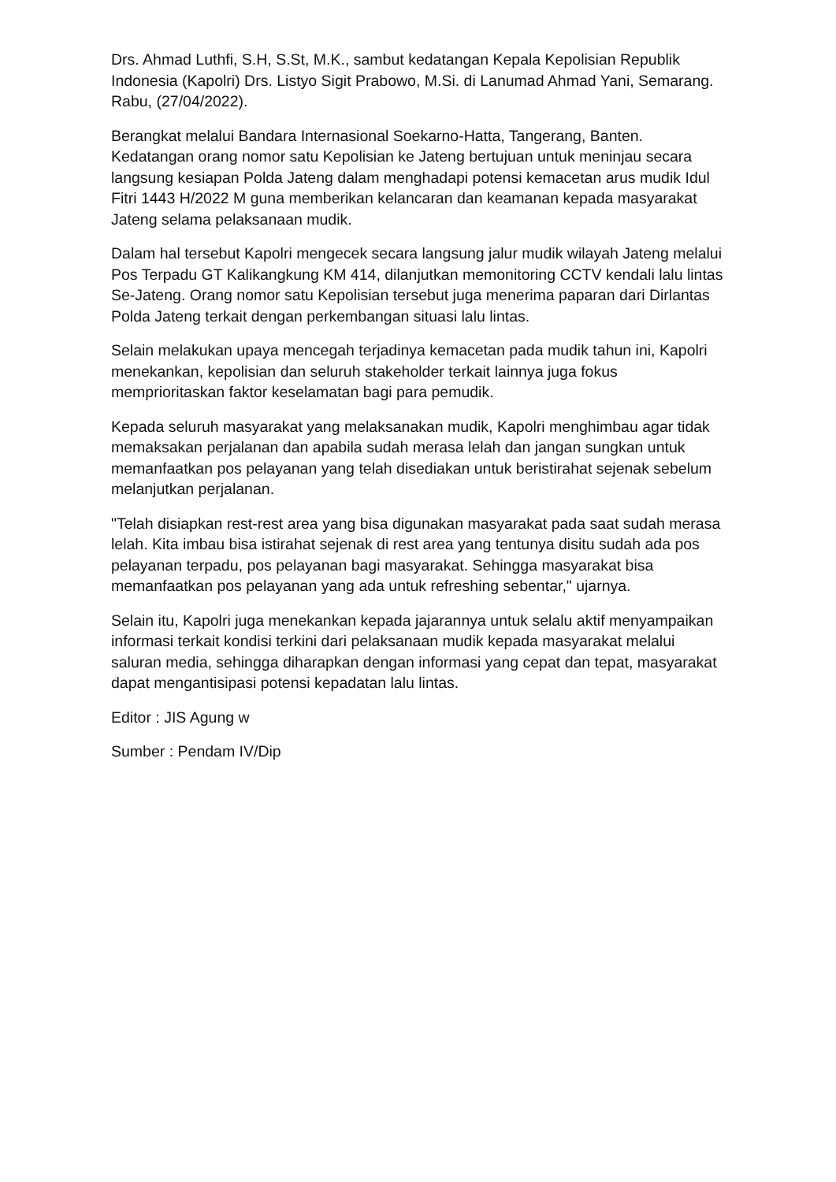Drs. Ahmad Luthfi, S.H, S.St, M.K., sambut kedatangan Kepala Kepolisian Republik Indonesia (Kapolri) Drs. Listyo Sigit Prabowo, M.Si. di Lanumad Ahmad Yani, Semarang. Rabu, (27/04/2022).
Berangkat melalui Bandara Internasional Soekarno-Hatta, Tangerang, Banten. Kedatangan orang nomor satu Kepolisian ke Jateng bertujuan untuk meninjau secara langsung kesiapan Polda Jateng dalam menghadapi potensi kemacetan arus mudik Idul Fitri 1443 H/2022 M guna memberikan kelancaran dan keamanan kepada masyarakat Jateng selama pelaksanaan mudik.
Dalam hal tersebut Kapolri mengecek secara langsung jalur mudik wilayah Jateng melalui Pos Terpadu GT Kalikangkung KM 414, dilanjutkan memonitoring CCTV kendali lalu lintas Se-Jateng. Orang nomor satu Kepolisian tersebut juga menerima paparan dari Dirlantas Polda Jateng terkait dengan perkembangan situasi lalu lintas.
Selain melakukan upaya mencegah terjadinya kemacetan pada mudik tahun ini, Kapolri menekankan, kepolisian dan seluruh stakeholder terkait lainnya juga fokus memprioritaskan faktor keselamatan bagi para pemudik.
Kepada seluruh masyarakat yang melaksanakan mudik, Kapolri menghimbau agar tidak memaksakan perjalanan dan apabila sudah merasa lelah dan jangan sungkan untuk memanfaatkan pos pelayanan yang telah disediakan untuk beristirahat sejenak sebelum melanjutkan perjalanan.
"Telah disiapkan rest-rest area yang bisa digunakan masyarakat pada saat sudah merasa lelah. Kita imbau bisa istirahat sejenak di rest area yang tentunya disitu sudah ada pos pelayanan terpadu, pos pelayanan bagi masyarakat. Sehingga masyarakat bisa memanfaatkan pos pelayanan yang ada untuk refreshing sebentar," ujarnya.
Selain itu, Kapolri juga menekankan kepada jajarannya untuk selalu aktif menyampaikan informasi terkait kondisi terkini dari pelaksanaan mudik kepada masyarakat melalui saluran media, sehingga diharapkan dengan informasi yang cepat dan tepat, masyarakat dapat mengantisipasi potensi kepadatan lalu lintas.
Editor : JIS Agung w
Sumber : Pendam IV/Dip